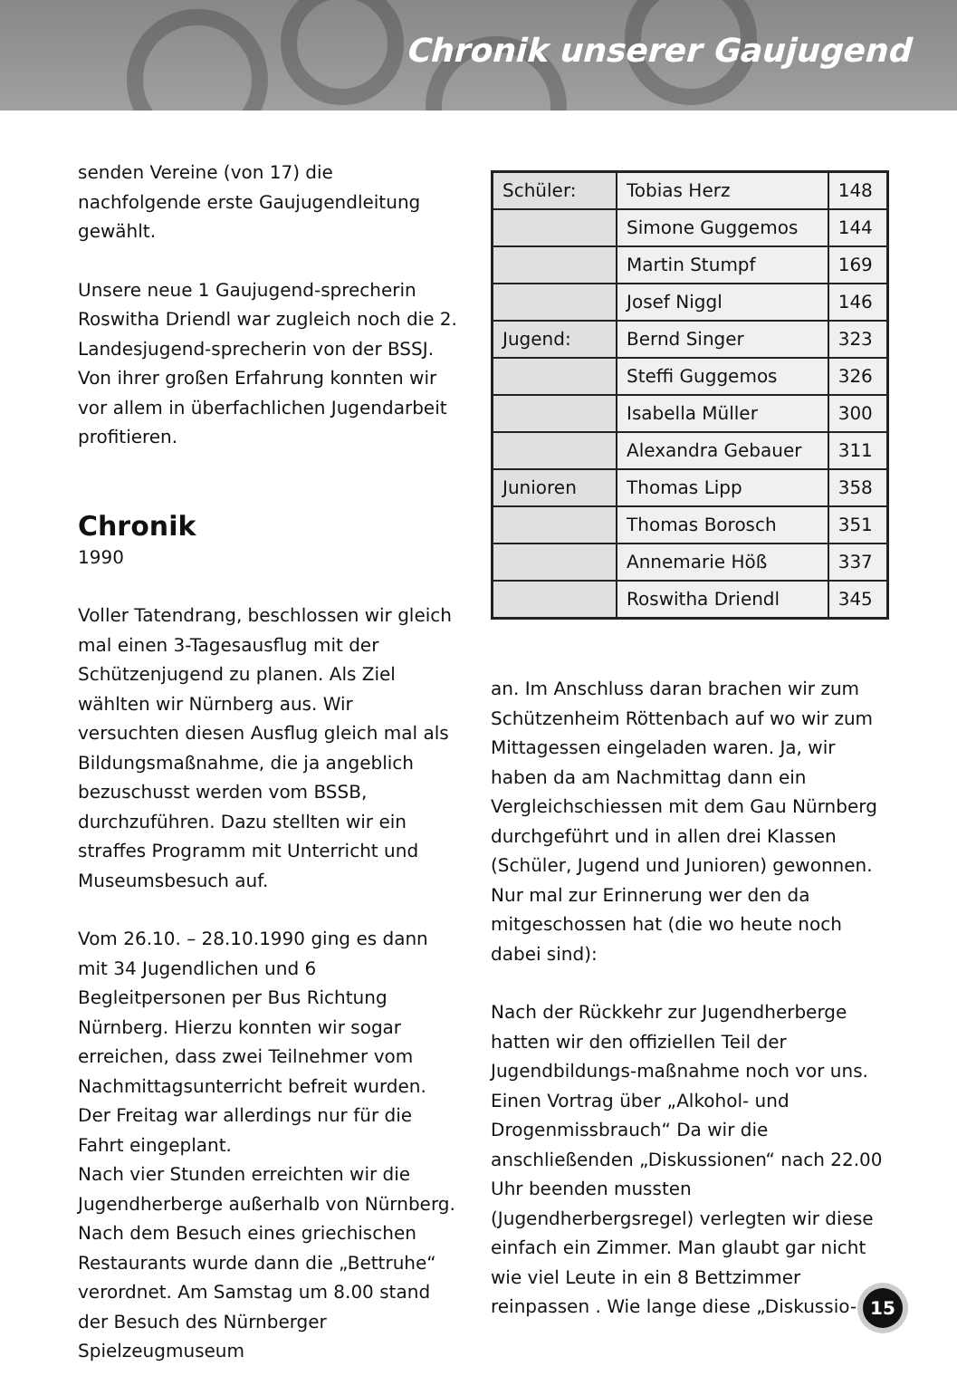Chronik unserer Gaujugend
senden Vereine (von 17) die nachfolgende erste Gaujugendleitung gewählt.
Unsere neue 1 Gaujugend-sprecherin Roswitha Driendl war zugleich noch die 2. Landesjugend-sprecherin von der BSSJ. Von ihrer großen Erfahrung konnten wir vor allem in überfachlichen Jugendarbeit profitieren.
Chronik
1990
Voller Tatendrang, beschlossen wir gleich mal einen 3-Tagesausflug mit der Schützenjugend zu planen. Als Ziel wählten wir Nürnberg aus. Wir versuchten diesen Ausflug gleich mal als Bildungsmaßnahme, die ja angeblich bezuschusst werden vom BSSB, durchzuführen. Dazu stellten wir ein straffes Programm mit Unterricht und Museumsbesuch auf.
Vom 26.10. – 28.10.1990 ging es dann mit 34 Jugendlichen und 6 Begleitpersonen per Bus Richtung Nürnberg. Hierzu konnten wir sogar erreichen, dass zwei Teilnehmer vom Nachmittagsunterricht befreit wurden. Der Freitag war allerdings nur für die Fahrt eingeplant.
Nach vier Stunden erreichten wir die Jugendherberge außerhalb von Nürnberg. Nach dem Besuch eines griechischen Restaurants wurde dann die „Bettruhe“ verordnet. Am Samstag um 8.00 stand der Besuch des Nürnberger Spielzeugmuseum
| Schüler: | Tobias Herz | 148 |
| | Simone Guggemos | 144 |
| | Martin Stumpf | 169 |
| | Josef Niggl | 146 |
| Jugend: | Bernd Singer | 323 |
| | Steffi Guggemos | 326 |
| | Isabella Müller | 300 |
| | Alexandra Gebauer | 311 |
| Junioren | Thomas Lipp | 358 |
| | Thomas Borosch | 351 |
| | Annemarie Höß | 337 |
| | Roswitha Driendl | 345 |
an. Im Anschluss daran brachen wir zum Schützenheim Röttenbach auf wo wir zum Mittagessen eingeladen waren. Ja, wir haben da am Nachmittag dann ein Vergleichschiessen mit dem Gau Nürnberg durchgeführt und in allen drei Klassen (Schüler, Jugend und Junioren) gewonnen. Nur mal zur Erinnerung wer den da mitgeschossen hat (die wo heute noch dabei sind):
Nach der Rückkehr zur Jugendherberge hatten wir den offiziellen Teil der Jugendbildungs-maßnahme noch vor uns. Einen Vortrag über „Alkohol- und Drogenmissbrauch“ Da wir die anschließenden „Diskussionen“ nach 22.00 Uhr beenden mussten (Jugendherbergsregel) verlegten wir diese einfach ein Zimmer. Man glaubt gar nicht wie viel Leute in ein 8 Bettzimmer reinpassen . Wie lange diese „Diskussio-
15